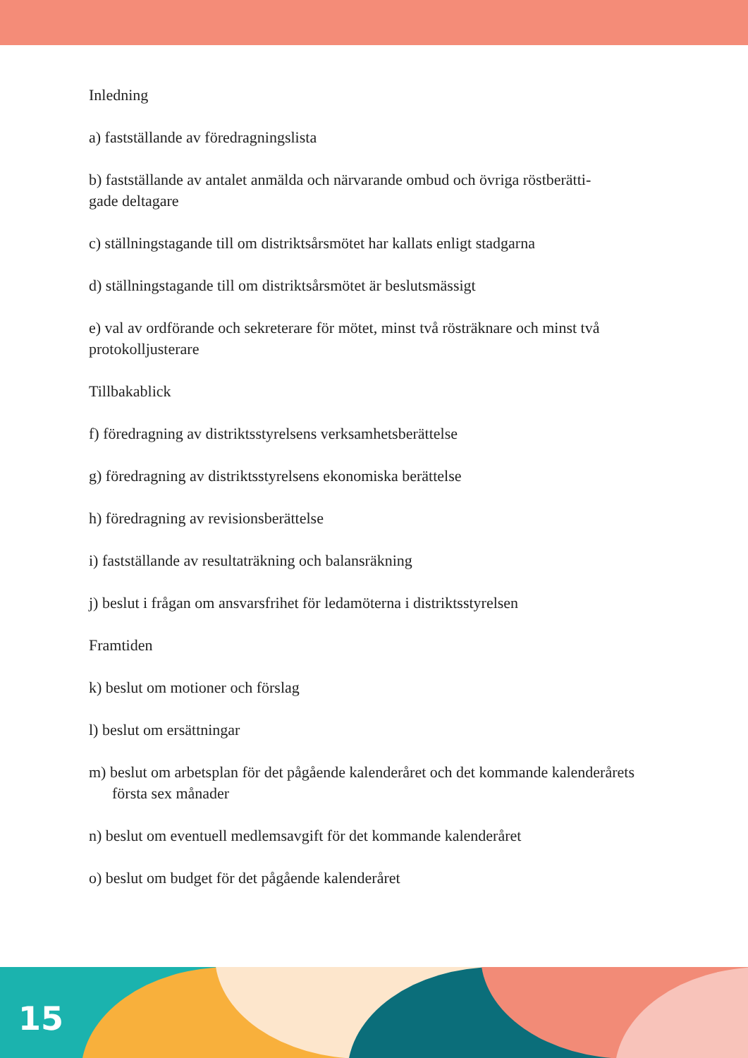Inledning
a) fastställande av föredragningslista
b) fastställande av antalet anmälda och närvarande ombud och övriga röstberätti-
gade deltagare
c) ställningstagande till om distriktsårsmötet har kallats enligt stadgarna
d) ställningstagande till om distriktsårsmötet är beslutsmässigt
e) val av ordförande och sekreterare för mötet, minst två rösträknare och minst två protokolljusterare
Tillbakablick
f) föredragning av distriktsstyrelsens verksamhetsberättelse
g) föredragning av distriktsstyrelsens ekonomiska berättelse
h) föredragning av revisionsberättelse
i) fastställande av resultaträkning och balansräkning
j) beslut i frågan om ansvarsfrihet för ledamöterna i distriktsstyrelsen
Framtiden
k) beslut om motioner och förslag
l) beslut om ersättningar
m) beslut om arbetsplan för det pågående kalenderåret och det kommande kalenderårets första sex månader
n) beslut om eventuell medlemsavgift för det kommande kalenderåret
o) beslut om budget för det pågående kalenderåret
15